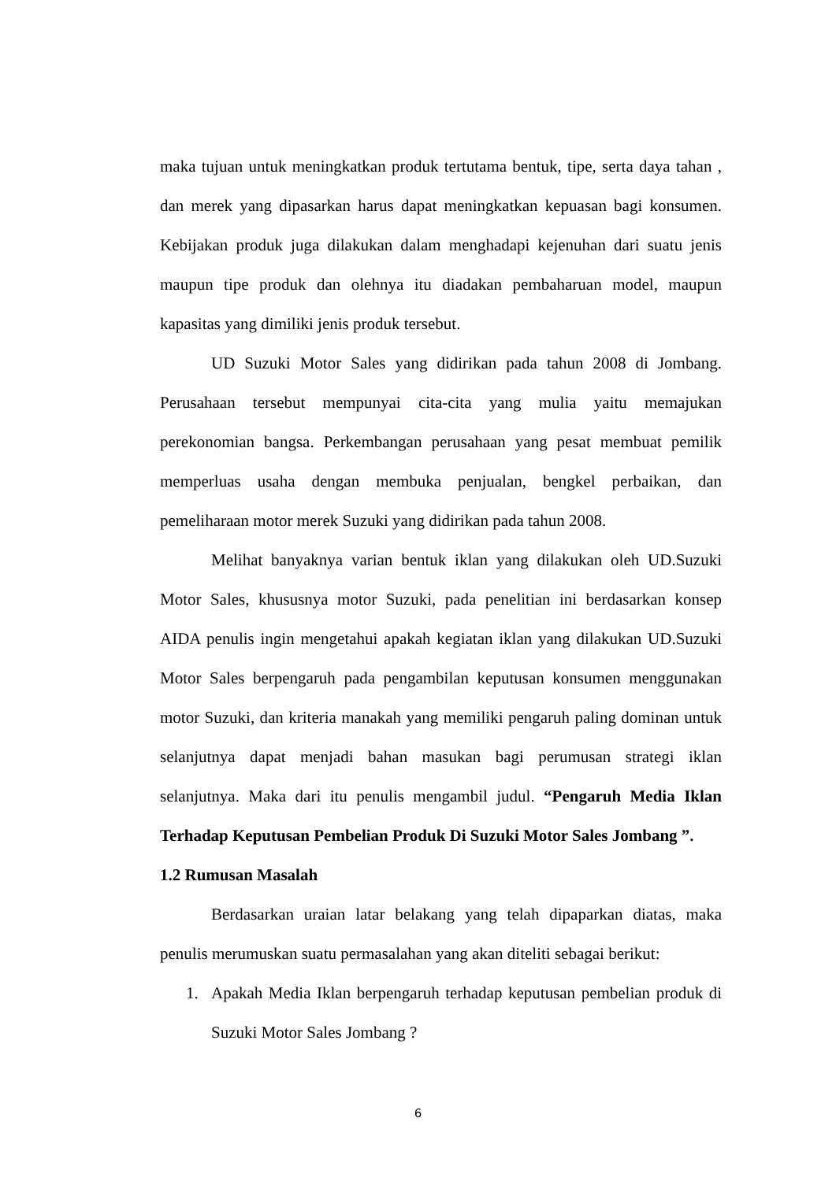maka tujuan untuk meningkatkan produk tertutama bentuk, tipe, serta daya tahan , dan merek yang dipasarkan harus dapat meningkatkan kepuasan bagi konsumen. Kebijakan produk juga dilakukan dalam menghadapi kejenuhan dari suatu jenis maupun tipe produk dan olehnya itu diadakan pembaharuan model, maupun kapasitas yang dimiliki jenis produk tersebut.
UD Suzuki Motor Sales yang didirikan pada tahun 2008 di Jombang. Perusahaan tersebut mempunyai cita-cita yang mulia yaitu memajukan perekonomian bangsa. Perkembangan perusahaan yang pesat membuat pemilik memperluas usaha dengan membuka penjualan, bengkel perbaikan, dan pemeliharaan motor merek Suzuki yang didirikan pada tahun 2008.
Melihat banyaknya varian bentuk iklan yang dilakukan oleh UD.Suzuki Motor Sales, khususnya motor Suzuki, pada penelitian ini berdasarkan konsep AIDA penulis ingin mengetahui apakah kegiatan iklan yang dilakukan UD.Suzuki Motor Sales berpengaruh pada pengambilan keputusan konsumen menggunakan motor Suzuki, dan kriteria manakah yang memiliki pengaruh paling dominan untuk selanjutnya dapat menjadi bahan masukan bagi perumusan strategi iklan selanjutnya. Maka dari itu penulis mengambil judul. “Pengaruh Media Iklan Terhadap Keputusan Pembelian Produk Di Suzuki Motor Sales Jombang ”.
1.2 Rumusan Masalah
Berdasarkan uraian latar belakang yang telah dipaparkan diatas, maka penulis merumuskan suatu permasalahan yang akan diteliti sebagai berikut:
1. Apakah Media Iklan berpengaruh terhadap keputusan pembelian produk di Suzuki Motor Sales Jombang ?
6